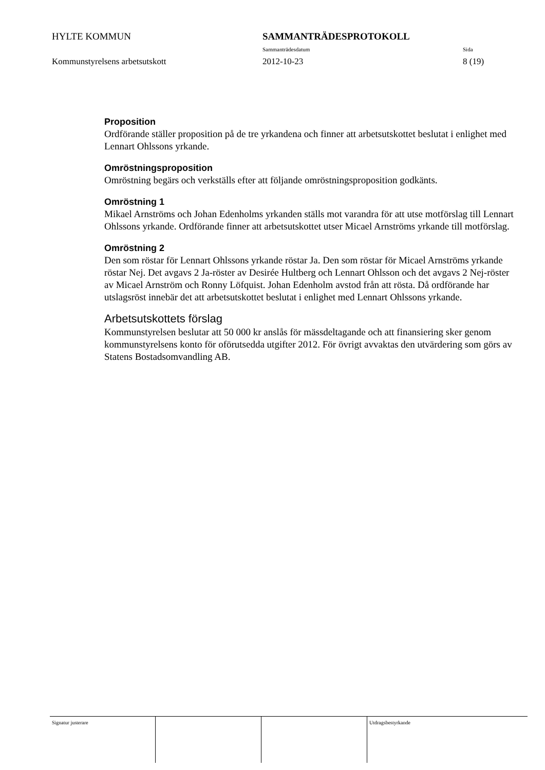HYLTE KOMMUN SAMMANTRÄDESPROTOKOLL
Sammanträdesdatum Sida
Kommunstyrelsens arbetsutskott 2012-10-23 8 (19)
Proposition
Ordförande ställer proposition på de tre yrkandena och finner att arbetsutskottet beslutat i enlighet med Lennart Ohlssons yrkande.
Omröstningsproposition
Omröstning begärs och verkställs efter att följande omröstningsproposition godkänts.
Omröstning 1
Mikael Arnströms och Johan Edenholms yrkanden ställs mot varandra för att utse motförslag till Lennart Ohlssons yrkande. Ordförande finner att arbetsutskottet utser Micael Arnströms yrkande till motförslag.
Omröstning 2
Den som röstar för Lennart Ohlssons yrkande röstar Ja. Den som röstar för Micael Arnströms yrkande röstar Nej. Det avgavs 2 Ja-röster av Desirée Hultberg och Lennart Ohlsson och det avgavs 2 Nej-röster av Micael Arnström och Ronny Löfquist. Johan Edenholm avstod från att rösta. Då ordförande har utslagsröst innebär det att arbetsutskottet beslutat i enlighet med Lennart Ohlssons yrkande.
Arbetsutskottets förslag
Kommunstyrelsen beslutar att 50 000 kr anslås för mässdeltagande och att finansiering sker genom kommunstyrelsens konto för oförutsedda utgifter 2012. För övrigt avvaktas den utvärdering som görs av Statens Bostadsomvandling AB.
Signatur justerare Utdragsbestyrkande